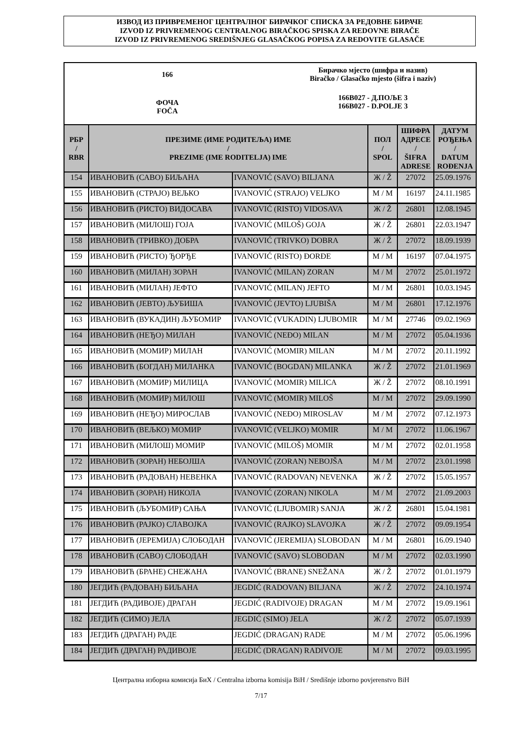ИЗВОД ИЗ ПРИВРЕМЕНОГ ЦЕНТРАЛНОГ БИРАЧКОГ СПИСКА ЗА РЕДОВНЕ БИРАЧЕ
IZVOD IZ PRIVREMENOG CENTRALNOG BIRAČKOG SPISKA ZA REDOVNE BIRAČE
IZVOD IZ PRIVREMENOG SREDIŠNJEG GLASAČKOG POPISA ZA REDOVITE GLASAČE
166
ФОЧА
FOČA
Бирачко мјесто (шифра и назив)
Biračko / Glasačko mjesto (šifra i naziv)
166B027 - Д.ПОЉЕ 3
166B027 - D.POLJE 3
| РБР / RBR | ПРЕЗИМЕ (ИМЕ РОДИТЕЉА) ИМЕ / PREZIME (IME RODITELJA) IME | | ПОЛ / SPOL | ШИФРА АДРЕСЕ / ŠIFRA ADRESE | ДАТУМ РОЂЕЊА / DATUM ROĐENJA |
| --- | --- | --- | --- | --- | --- |
| 154 | ИВАНОВИЋ (САВО) БИЉАНА | IVANOVIĆ (SAVO) BILJANA | Ж / Ž | 27072 | 25.09.1976 |
| 155 | ИВАНОВИЋ (СТРАЈО) ВЕЉКО | IVANOVIĆ (STRAJO) VELJKO | М / M | 16197 | 24.11.1985 |
| 156 | ИВАНОВИЋ (РИСТО) ВИДОСАВА | IVANOVIĆ (RISTO) VIDOSAVA | Ж / Ž | 26801 | 12.08.1945 |
| 157 | ИВАНОВИЋ (МИЛОШ) ГОЈА | IVANOVIĆ (MILOŠ) GOJA | Ж / Ž | 26801 | 22.03.1947 |
| 158 | ИВАНОВИЋ (ТРИВКО) ДОБРА | IVANOVIĆ (TRIVKO) DOBRA | Ж / Ž | 27072 | 18.09.1939 |
| 159 | ИВАНОВИЋ (РИСТО) ЂОРЂЕ | IVANOVIĆ (RISTO) ĐORĐE | М / M | 16197 | 07.04.1975 |
| 160 | ИВАНОВИЋ (МИЛАН) ЗОРАН | IVANOVIĆ (MILAN) ZORAN | М / M | 27072 | 25.01.1972 |
| 161 | ИВАНОВИЋ (МИЛАН) ЈЕФТО | IVANOVIĆ (MILAN) JEFTO | М / M | 26801 | 10.03.1945 |
| 162 | ИВАНОВИЋ (ЈЕВТО) ЉУБИША | IVANOVIĆ (JEVTO) LJUBIŠA | М / M | 26801 | 17.12.1976 |
| 163 | ИВАНОВИЋ (ВУКАДИН) ЉУБОМИР | IVANOVIĆ (VUKADIN) LJUBOMIR | М / M | 27746 | 09.02.1969 |
| 164 | ИВАНОВИЋ (НЕЂО) МИЛАН | IVANOVIĆ (NEĐO) MILAN | М / M | 27072 | 05.04.1936 |
| 165 | ИВАНОВИЋ (МОМИР) МИЛАН | IVANOVIĆ (MOMIR) MILAN | М / M | 27072 | 20.11.1992 |
| 166 | ИВАНОВИЋ (БОГДАН) МИЛАНКА | IVANOVIĆ (BOGDAN) MILANKA | Ж / Ž | 27072 | 21.01.1969 |
| 167 | ИВАНОВИЋ (МОМИР) МИЛИЦА | IVANOVIĆ (MOMIR) MILICA | Ж / Ž | 27072 | 08.10.1991 |
| 168 | ИВАНОВИЋ (МОМИР) МИЛОШ | IVANOVIĆ (MOMIR) MILOŠ | М / M | 27072 | 29.09.1990 |
| 169 | ИВАНОВИЋ (НЕЂО) МИРОСЛАВ | IVANOVIĆ (NEĐO) MIROSLAV | М / M | 27072 | 07.12.1973 |
| 170 | ИВАНОВИЋ (ВЕЉКО) МОМИР | IVANOVIĆ (VELJKO) MOMIR | М / M | 27072 | 11.06.1967 |
| 171 | ИВАНОВИЋ (МИЛОШ) МОМИР | IVANOVIĆ (MILOŠ) MOMIR | М / M | 27072 | 02.01.1958 |
| 172 | ИВАНОВИЋ (ЗОРАН) НЕБОЈША | IVANOVIĆ (ZORAN) NEBOJŠA | М / M | 27072 | 23.01.1998 |
| 173 | ИВАНОВИЋ (РАДОВАН) НЕВЕНКА | IVANOVIĆ (RADOVAN) NEVENKA | Ж / Ž | 27072 | 15.05.1957 |
| 174 | ИВАНОВИЋ (ЗОРАН) НИКОЛА | IVANOVIĆ (ZORAN) NIKOLA | М / M | 27072 | 21.09.2003 |
| 175 | ИВАНОВИЋ (ЉУБОМИР) САЊА | IVANOVIĆ (LJUBOMIR) SANJA | Ж / Ž | 26801 | 15.04.1981 |
| 176 | ИВАНОВИЋ (РАЈКО) СЛАВОЈКА | IVANOVIĆ (RAJKO) SLAVOJKA | Ж / Ž | 27072 | 09.09.1954 |
| 177 | ИВАНОВИЋ (ЈЕРЕМИЈА) СЛОБОДАН | IVANOVIĆ (JEREMIJA) SLOBODAN | М / M | 26801 | 16.09.1940 |
| 178 | ИВАНОВИЋ (САВО) СЛОБОДАН | IVANOVIĆ (SAVO) SLOBODAN | М / M | 27072 | 02.03.1990 |
| 179 | ИВАНОВИЋ (БРАНЕ) СНЕЖАНА | IVANOVIĆ (BRANE) SNEŽANA | Ж / Ž | 27072 | 01.01.1979 |
| 180 | ЈЕГДИЋ (РАДОВАН) БИЉАНА | JEGDIĆ (RADOVAN) BILJANA | Ж / Ž | 27072 | 24.10.1974 |
| 181 | ЈЕГДИЋ (РАДИВОЈЕ) ДРАГАН | JEGDIĆ (RADIVOJE) DRAGAN | М / M | 27072 | 19.09.1961 |
| 182 | ЈЕГДИЋ (СИМО) ЈЕЛА | JEGDIĆ (SIMO) JELA | Ж / Ž | 27072 | 05.07.1939 |
| 183 | ЈЕГДИЋ (ДРАГАН) РАДЕ | JEGDIĆ (DRAGAN) RADE | М / M | 27072 | 05.06.1996 |
| 184 | ЈЕГДИЋ (ДРАГАН) РАДИВОЈЕ | JEGDIĆ (DRAGAN) RADIVOJE | М / M | 27072 | 09.03.1995 |
Централна изборна комисија БиХ / Centralna izborna komisija BiH / Središnje izborno povjerenstvo BiH
7/17